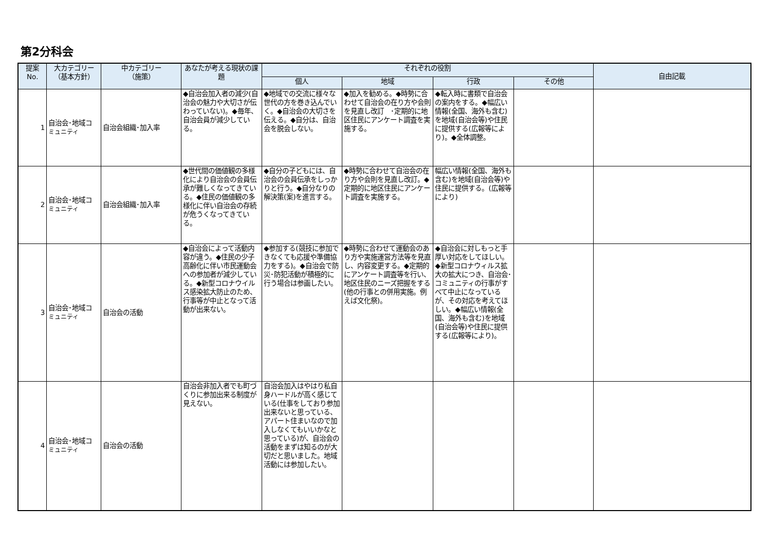第2分科会
| 提案 No. | 大カテゴリー （基本方針） | 中カテゴリー （施策） | あなたが考える現状の課題 | それぞれの役割 | | | | 自由記載 |
| --- | --- | --- | --- | --- | --- | --- | --- | --- |
| | | | | 個人 | 地域 | 行政 | その他 | |
| 1 | 自治会･地域コ ミュニティ | 自治会組織･加入率 | ◆自治会加入者の減少(自治会の魅力や大切さが伝わっていない)。◆毎年、自治会員が減少している。 | ◆地域での交流に様々な世代の方を巻き込んでいく。◆自治会の大切さを伝える。◆自分は、自治会を脱会しない。 | ◆加入を勧める。◆時勢に合わせて自治会の在り方や会則を見直し改訂 ･定期的に地区住民にアンケート調査を実施する。 | ◆転入時に書類で自治会の案内をする。◆幅広い情報(全国、海外も含む)を地域(自治会等)や住民に提供する(広報等により)。◆全体調整。 | | |
| 2 | 自治会･地域コ ミュニティ | 自治会組織･加入率 | ◆世代間の価値観の多様化により自治会の会員伝承が難しくなってきている。◆住民の価値観の多様化に伴い自治会の存続が危うくなってきている。 | ◆自分の子どもには、自治会の会員伝承をしっかりと行う。◆自分なりの解決策(案)を進言する。 | ◆時勢に合わせて自治会の在り方や会則を見直し改訂。◆定期的に地区住民にアンケート調査を実施する。 | 幅広い情報(全国、海外も含む)を地域(自治会等)や住民に提供する。(広報等により) | | |
| 3 | 自治会･地域コ ミュニティ | 自治会の活動 | ◆自治会によって活動内容が違う。◆住民の少子高齢化に伴い市民運動会への参加者が減少している。◆新型コロナウイルス感染拡大防止のため、行事等が中止となって活動が出来ない。 | ◆参加する(競技に参加できなくても応援や準備協力をする)。◆自治会で防災･防犯活動が積極的に行う場合は参画したい。 | ◆時勢に合わせて運動会のあり方や実施運営方法等を見直し、内容変更する。◆定期的にアンケート調査等を行い、地区住民のニーズ把握をする(他の行事との併用実施。例えば文化祭)。 | ◆自治会に対しもっと手厚い対応をしてほしい。◆新型コロナウィルス拡大の拡大につき、自治会･コミュニティの行事がすべて中止になっているが、その対応を考えてほしい。◆幅広い情報(全国、海外も含む)を地域(自治会等)や住民に提供する(広報等により)。 | | |
| 4 | 自治会･地域コ ミュニティ | 自治会の活動 | 自治会非加入者でも町づくりに参加出来る制度が見えない。 | 自治会加入はやはり私自身ハードルが高く感じている(仕事をしており参加出来ないと思っている、アパート住まいなので加入しなくてもいいかなと思っている)が、自治会の活動をまずは知るのが大切だと思いました。地域活動には参加したい。 | | | | |